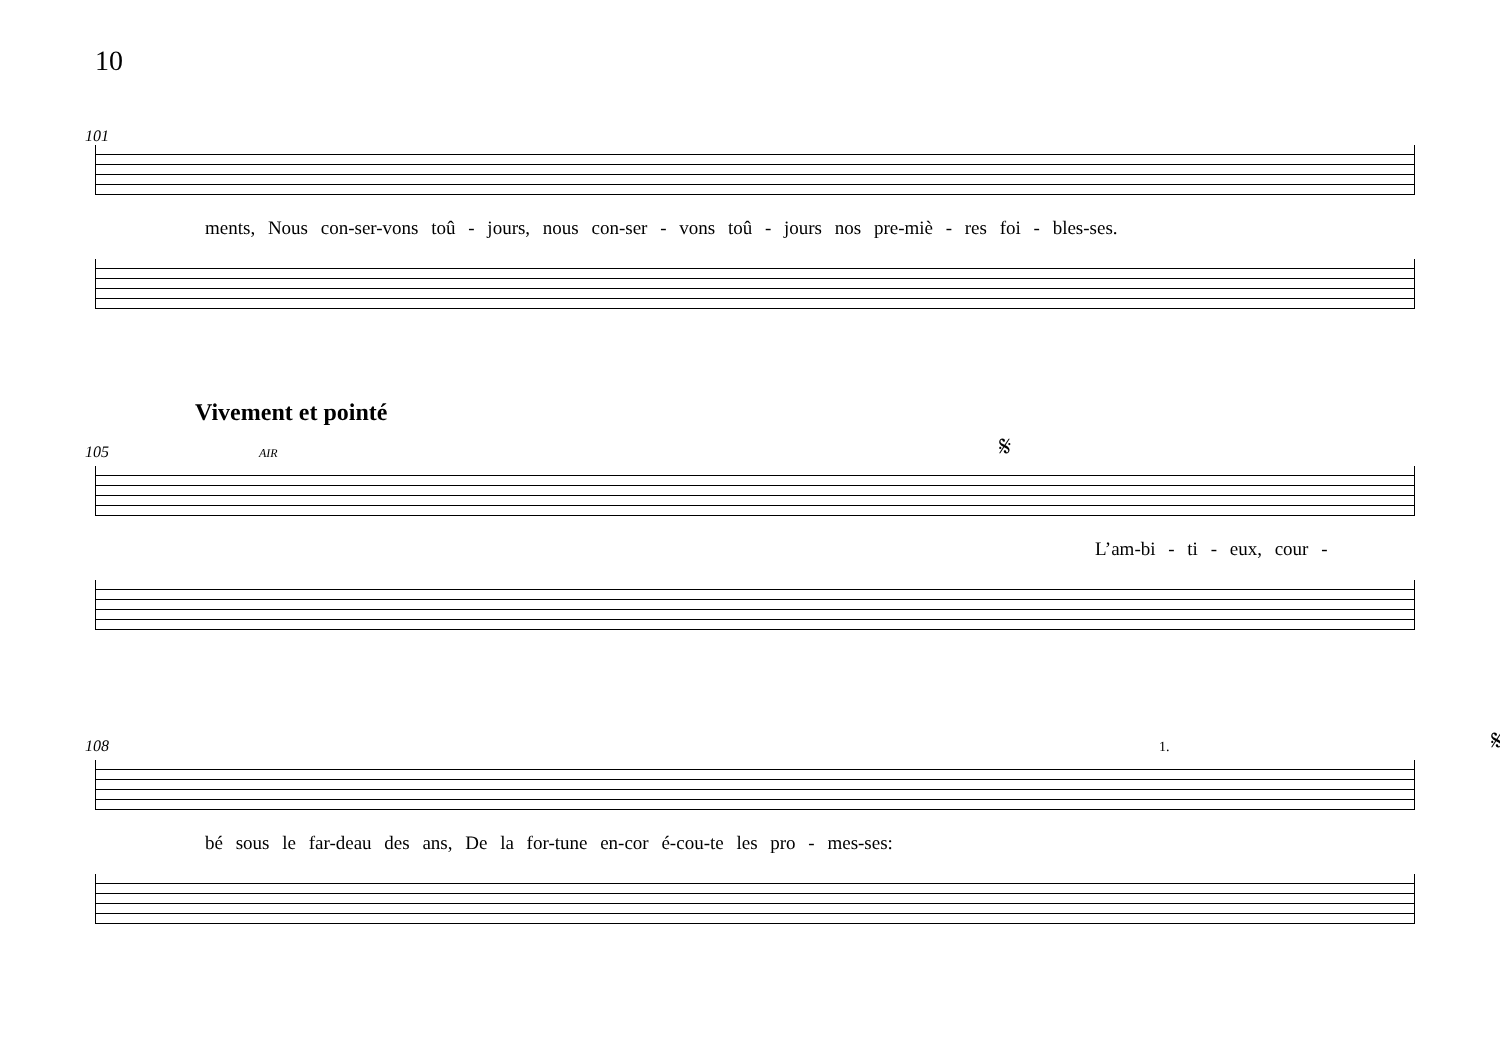10
101
ments, Nous con-ser-vons toû - jours, nous con-ser - vons toû - jours nos pre-miè - res foi - bles-ses.
Vivement et pointé
105 AIR 𝄋
L’am-bi - ti - eux, cour -
108 1. 𝄋
bé sous le far-deau des ans, De la for-tune en-cor é-cou-te les pro - mes-ses: